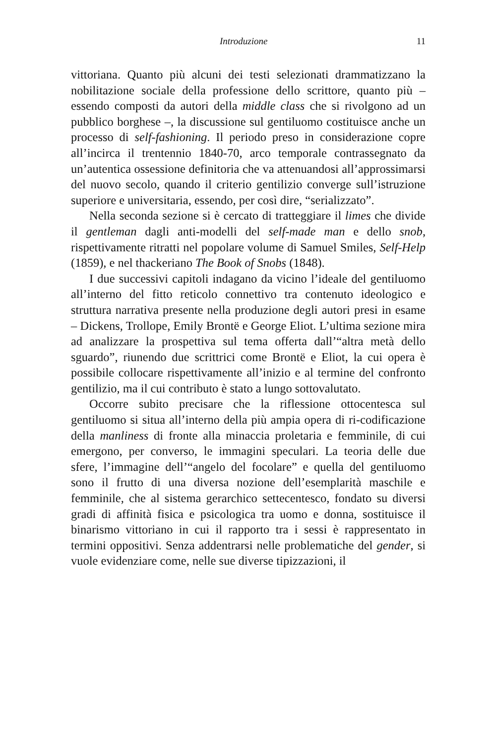Introduzione 11
vittoriana. Quanto più alcuni dei testi selezionati drammatizzano la nobilitazione sociale della professione dello scrittore, quanto più – essendo composti da autori della middle class che si rivolgono ad un pubblico borghese –, la discussione sul gentiluomo costituisce anche un processo di self-fashioning. Il periodo preso in considerazione copre all’incirca il trentennio 1840-70, arco temporale contrassegnato da un’autentica ossessione definitoria che va attenuandosi all’approssimarsi del nuovo secolo, quando il criterio gentilizio converge sull’istruzione superiore e universitaria, essendo, per così dire, “serializzato”.
Nella seconda sezione si è cercato di tratteggiare il limes che divide il gentleman dagli anti-modelli del self-made man e dello snob, rispettivamente ritratti nel popolare volume di Samuel Smiles, Self-Help (1859), e nel thackeriano The Book of Snobs (1848).
I due successivi capitoli indagano da vicino l’ideale del gentiluomo all’interno del fitto reticolo connettivo tra contenuto ideologico e struttura narrativa presente nella produzione degli autori presi in esame – Dickens, Trollope, Emily Brontë e George Eliot. L’ultima sezione mira ad analizzare la prospettiva sul tema offerta dall’“altra metà dello sguardo”, riunendo due scrittrici come Brontë e Eliot, la cui opera è possibile collocare rispettivamente all’inizio e al termine del confronto gentilizio, ma il cui contributo è stato a lungo sottovalutato.
Occorre subito precisare che la riflessione ottocentesca sul gentiluomo si situa all’interno della più ampia opera di ri-codificazione della manliness di fronte alla minaccia proletaria e femminile, di cui emergono, per converso, le immagini speculari. La teoria delle due sfere, l’immagine dell’“angelo del focolare” e quella del gentiluomo sono il frutto di una diversa nozione dell’esemplarità maschile e femminile, che al sistema gerarchico settecentesco, fondato su diversi gradi di affinità fisica e psicologica tra uomo e donna, sostituisce il binarismo vittoriano in cui il rapporto tra i sessi è rappresentato in termini oppositivi. Senza addentrarsi nelle problematiche del gender, si vuole evidenziare come, nelle sue diverse tipizzazioni, il